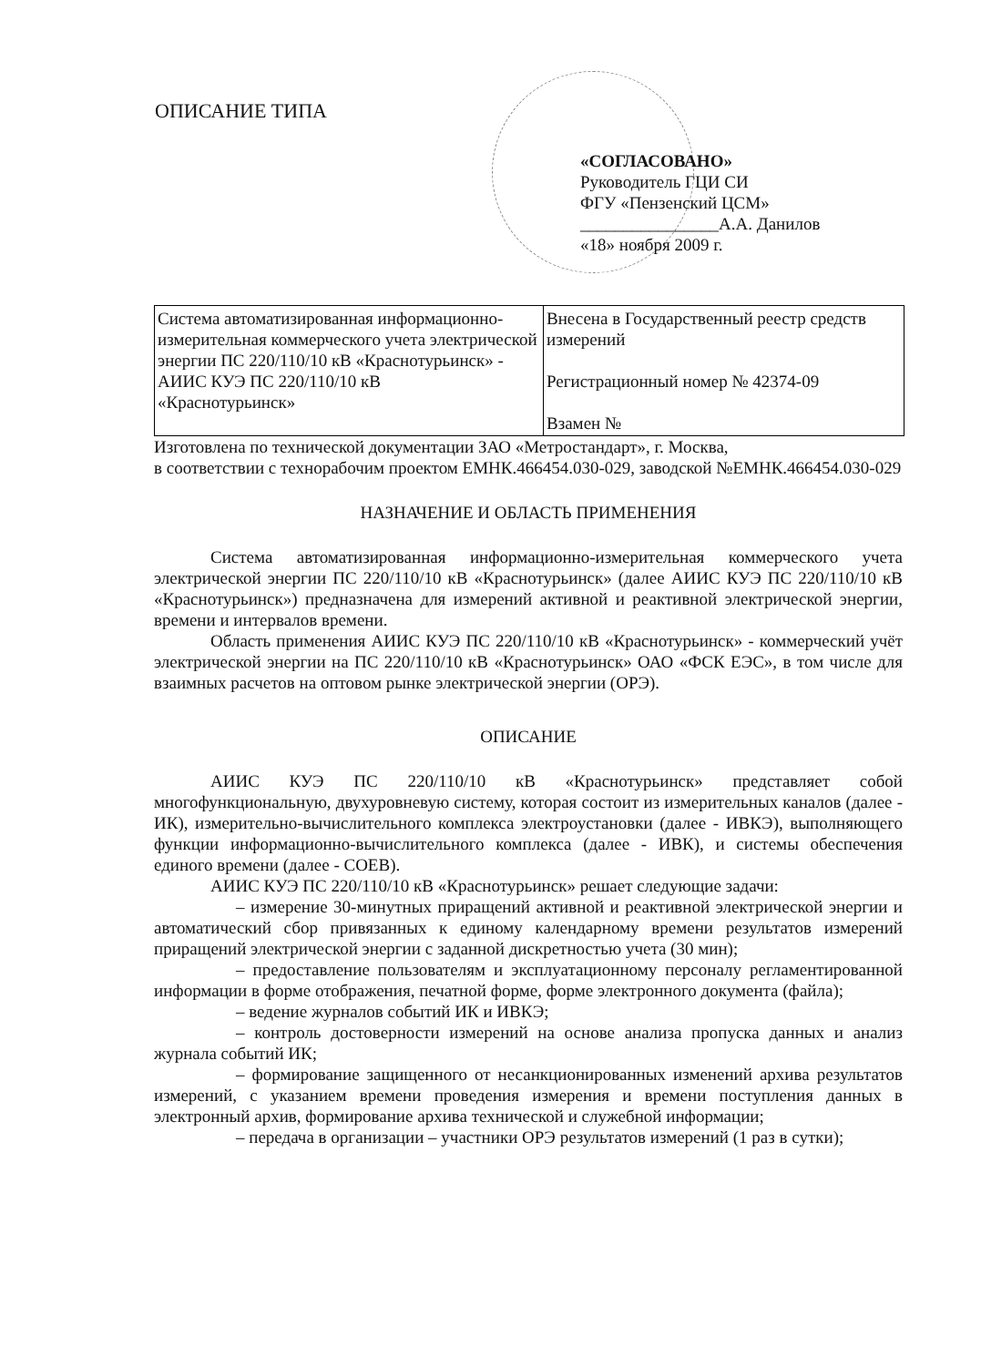ОПИСАНИЕ ТИПА
«СОГЛАСОВАНО»
Руководитель ГЦИ СИ
ФГУ «Пензенский ЦСМ»
________________А.А. Данилов
«18» ноября 2009 г.
| Система автоматизированная информационно-измерительная коммерческого учета электрической энергии ПС 220/110/10 кВ «Краснотурьинск» - АИИС КУЭ ПС 220/110/10 кВ «Краснотурьинск» | Внесена в Государственный реестр средств измерений Регистрационный номер № 42374-09 Взамен № |
Изготовлена по технической документации ЗАО «Метростандарт», г. Москва,
в соответствии с технорабочим проектом ЕМНК.466454.030-029, заводской №ЕМНК.466454.030-029
НАЗНАЧЕНИЕ И ОБЛАСТЬ ПРИМЕНЕНИЯ
Система автоматизированная информационно-измерительная коммерческого учета электрической энергии ПС 220/110/10 кВ «Краснотурьинск» (далее АИИС КУЭ ПС 220/110/10 кВ «Краснотурьинск») предназначена для измерений активной и реактивной электрической энергии, времени и интервалов времени.
Область применения АИИС КУЭ ПС 220/110/10 кВ «Краснотурьинск» - коммерческий учёт электрической энергии на ПС 220/110/10 кВ «Краснотурьинск» ОАО «ФСК ЕЭС», в том числе для взаимных расчетов на оптовом рынке электрической энергии (ОРЭ).
ОПИСАНИЕ
АИИС КУЭ ПС 220/110/10 кВ «Краснотурьинск» представляет собой многофункциональную, двухуровневую систему, которая состоит из измерительных каналов (далее - ИК), измерительно-вычислительного комплекса электроустановки (далее - ИВКЭ), выполняющего функции информационно-вычислительного комплекса (далее - ИВК), и системы обеспечения единого времени (далее - СОЕВ).
АИИС КУЭ ПС 220/110/10 кВ «Краснотурьинск» решает следующие задачи:
– измерение 30-минутных приращений активной и реактивной электрической энергии и автоматический сбор привязанных к единому календарному времени результатов измерений приращений электрической энергии с заданной дискретностью учета (30 мин);
– предоставление пользователям и эксплуатационному персоналу регламентированной информации в форме отображения, печатной форме, форме электронного документа (файла);
– ведение журналов событий ИК и ИВКЭ;
– контроль достоверности измерений на основе анализа пропуска данных и анализ журнала событий ИК;
– формирование защищенного от несанкционированных изменений архива результатов измерений, с указанием времени проведения измерения и времени поступления данных в электронный архив, формирование архива технической и служебной информации;
– передача в организации – участники ОРЭ результатов измерений (1 раз в сутки);